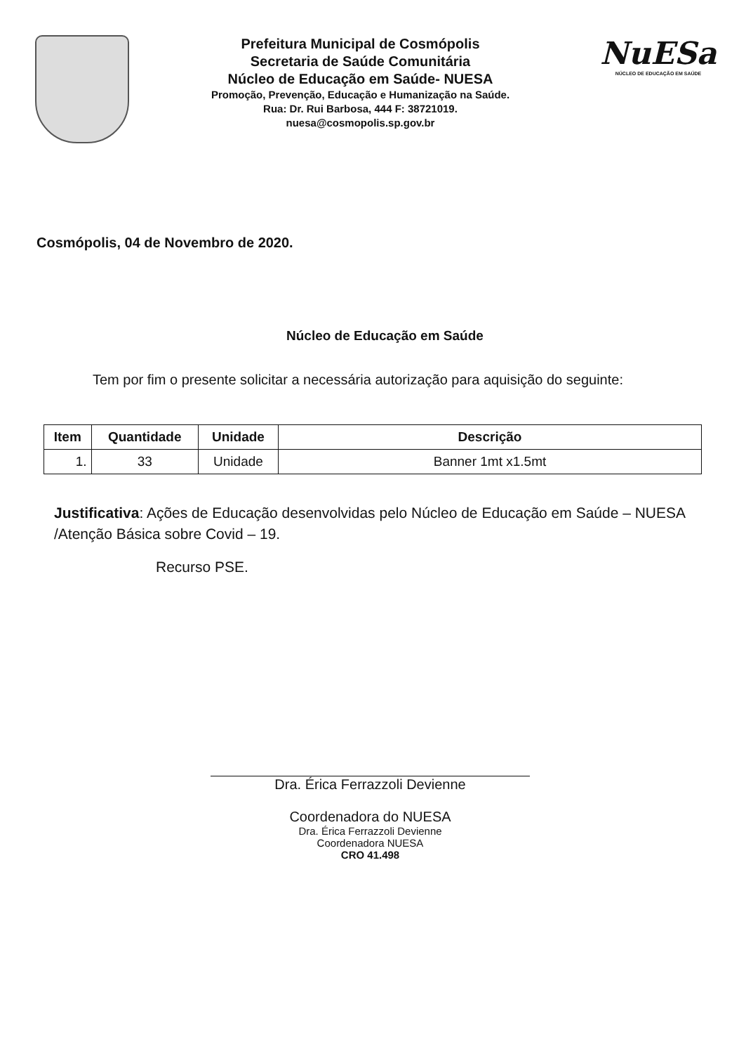Prefeitura Municipal de Cosmópolis
Secretaria de Saúde Comunitária
Núcleo de Educação em Saúde- NUESA
Promoção, Prevenção, Educação e Humanização na Saúde.
Rua: Dr. Rui Barbosa, 444 F: 38721019.
nuesa@cosmopolis.sp.gov.br
NuESa
NÚCLEO DE EDUCAÇÃO EM SAÚDE
Cosmópolis, 04 de Novembro de 2020.
Núcleo de Educação em Saúde
Tem por fim o presente solicitar a necessária autorização para aquisição do seguinte:
| Item | Quantidade | Unidade | Descrição |
| --- | --- | --- | --- |
| 1. | 33 | Unidade | Banner 1mt x1.5mt |
Justificativa: Ações de Educação desenvolvidas pelo Núcleo de Educação em Saúde – NUESA /Atenção Básica sobre Covid – 19.
Recurso PSE.
Dra. Érica Ferrazzoli Devienne
Coordenadora do NUESA
Dra. Érica Ferrazzoli Devienne
Coordenadora NUESA
CRO 41.498